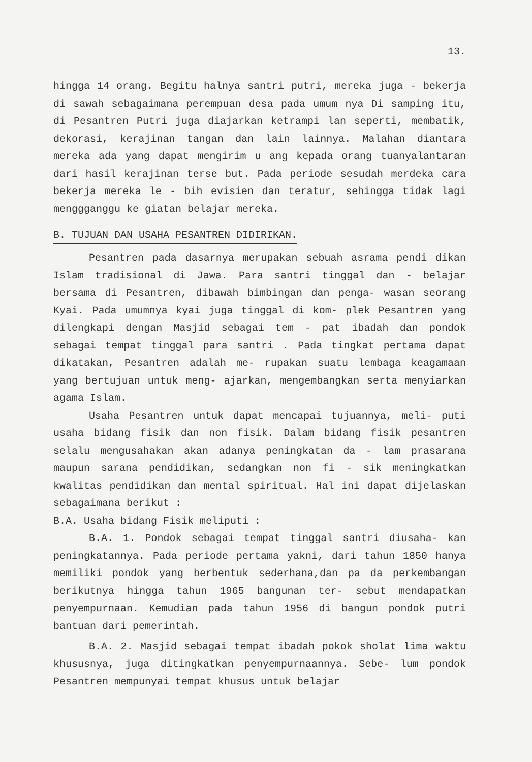13.
hingga 14 orang. Begitu halnya santri putri, mereka juga - bekerja di sawah sebagaimana perempuan desa pada umum nya Di samping itu, di Pesantren Putri juga diajarkan ketrampi lan seperti, membatik, dekorasi, kerajinan tangan dan lain lainnya. Malahan diantara mereka ada yang dapat mengirim u ang kepada orang tuanyalantaran dari hasil kerajinan terse but. Pada periode sesudah merdeka cara bekerja mereka le - bih evisien dan teratur, sehingga tidak lagi menggganggu ke giatan belajar mereka.
B. TUJUAN DAN USAHA PESANTREN DIDIRIKAN.
Pesantren pada dasarnya merupakan sebuah asrama pendi dikan Islam tradisional di Jawa. Para santri tinggal dan - belajar bersama di Pesantren, dibawah bimbingan dan penga- wasan seorang Kyai. Pada umumnya kyai juga tinggal di kom- plek Pesantren yang dilengkapi dengan Masjid sebagai tem - pat ibadah dan pondok sebagai tempat tinggal para santri . Pada tingkat pertama dapat dikatakan, Pesantren adalah me- rupakan suatu lembaga keagamaan yang bertujuan untuk meng- ajarkan, mengembangkan serta menyiarkan agama Islam.
Usaha Pesantren untuk dapat mencapai tujuannya, meli- puti usaha bidang fisik dan non fisik. Dalam bidang fisik pesantren selalu mengusahakan akan adanya peningkatan da - lam prasarana maupun sarana pendidikan, sedangkan non fi - sik meningkatkan kwalitas pendidikan dan mental spiritual. Hal ini dapat dijelaskan sebagaimana berikut :
B.A. Usaha bidang Fisik meliputi :
B.A. 1. Pondok sebagai tempat tinggal santri diusaha- kan peningkatannya. Pada periode pertama yakni, dari tahun 1850 hanya memiliki pondok yang berbentuk sederhana,dan pa da perkembangan berikutnya hingga tahun 1965 bangunan ter- sebut mendapatkan penyempurnaan. Kemudian pada tahun 1956 di bangun pondok putri bantuan dari pemerintah.
B.A. 2. Masjid sebagai tempat ibadah pokok sholat lima waktu khususnya, juga ditingkatkan penyempurnaannya. Sebe- lum pondok Pesantren mempunyai tempat khusus untuk belajar